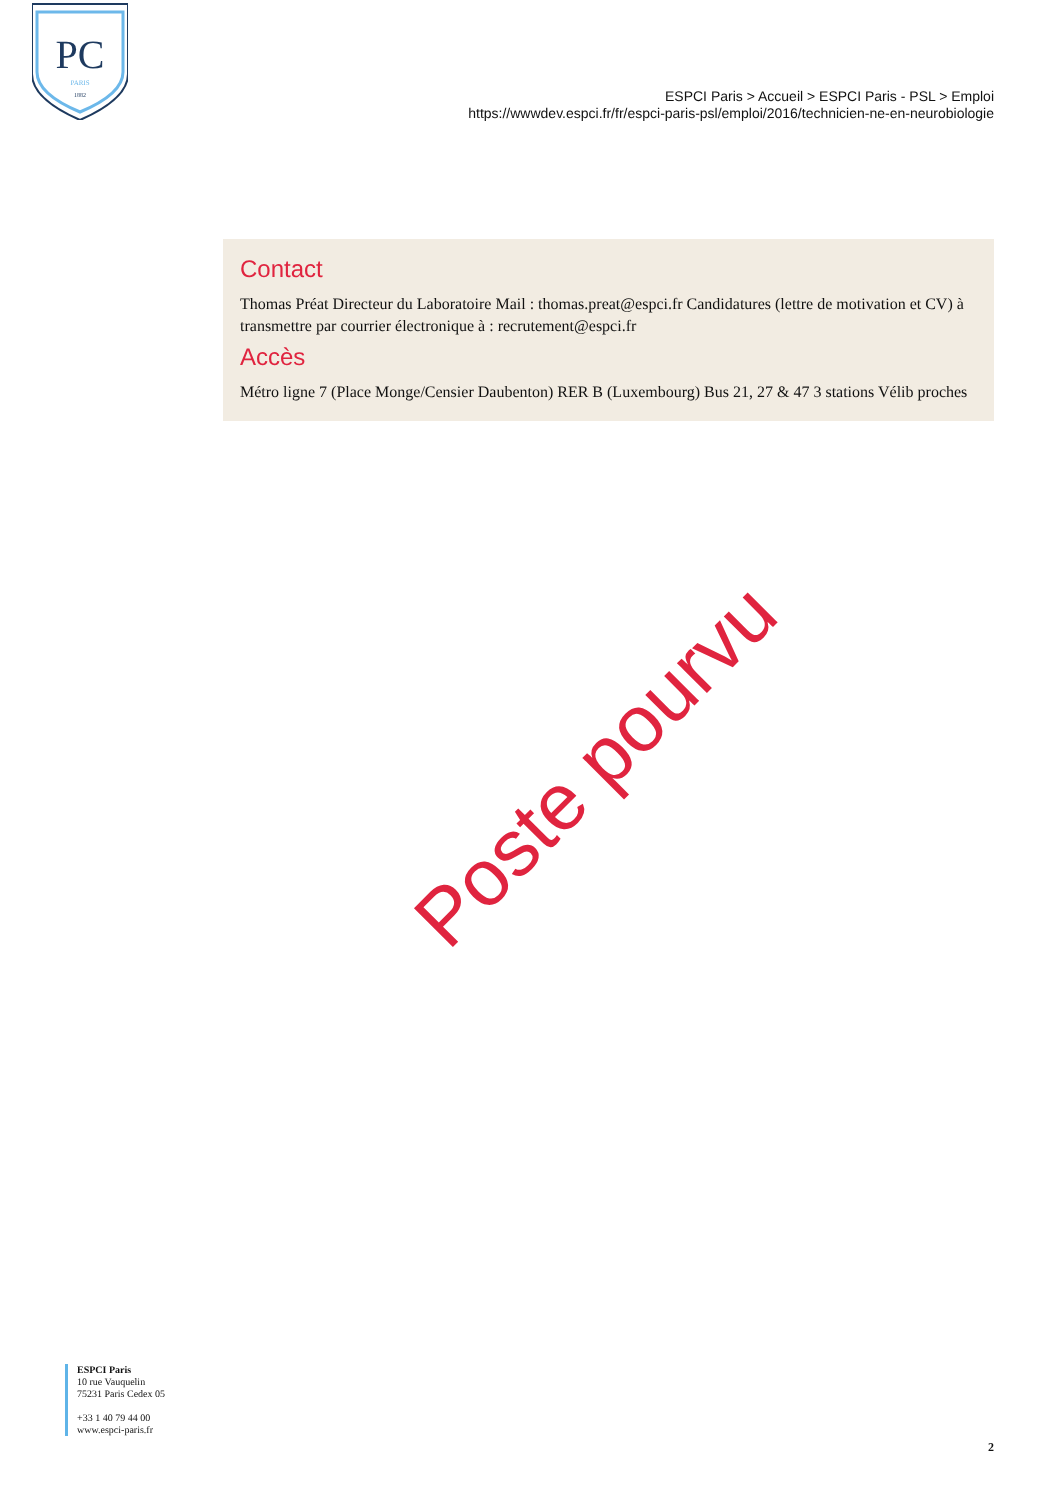PC
PARIS
1882
ESPCI Paris > Accueil > ESPCI Paris - PSL > Emploi
https://wwwdev.espci.fr/fr/espci-paris-psl/emploi/2016/technicien-ne-en-neurobiologie
Contact
Thomas Préat Directeur du Laboratoire Mail : thomas.preat@espci.fr Candidatures (lettre de motivation et CV) à transmettre par courrier électronique à : recrutement@espci.fr
Accès
Métro ligne 7 (Place Monge/Censier Daubenton) RER B (Luxembourg) Bus 21, 27 & 47 3 stations Vélib proches
Poste pourvu
ESPCI Paris
10 rue Vauquelin
75231 Paris Cedex 05
+33 1 40 79 44 00
www.espci-paris.fr
2